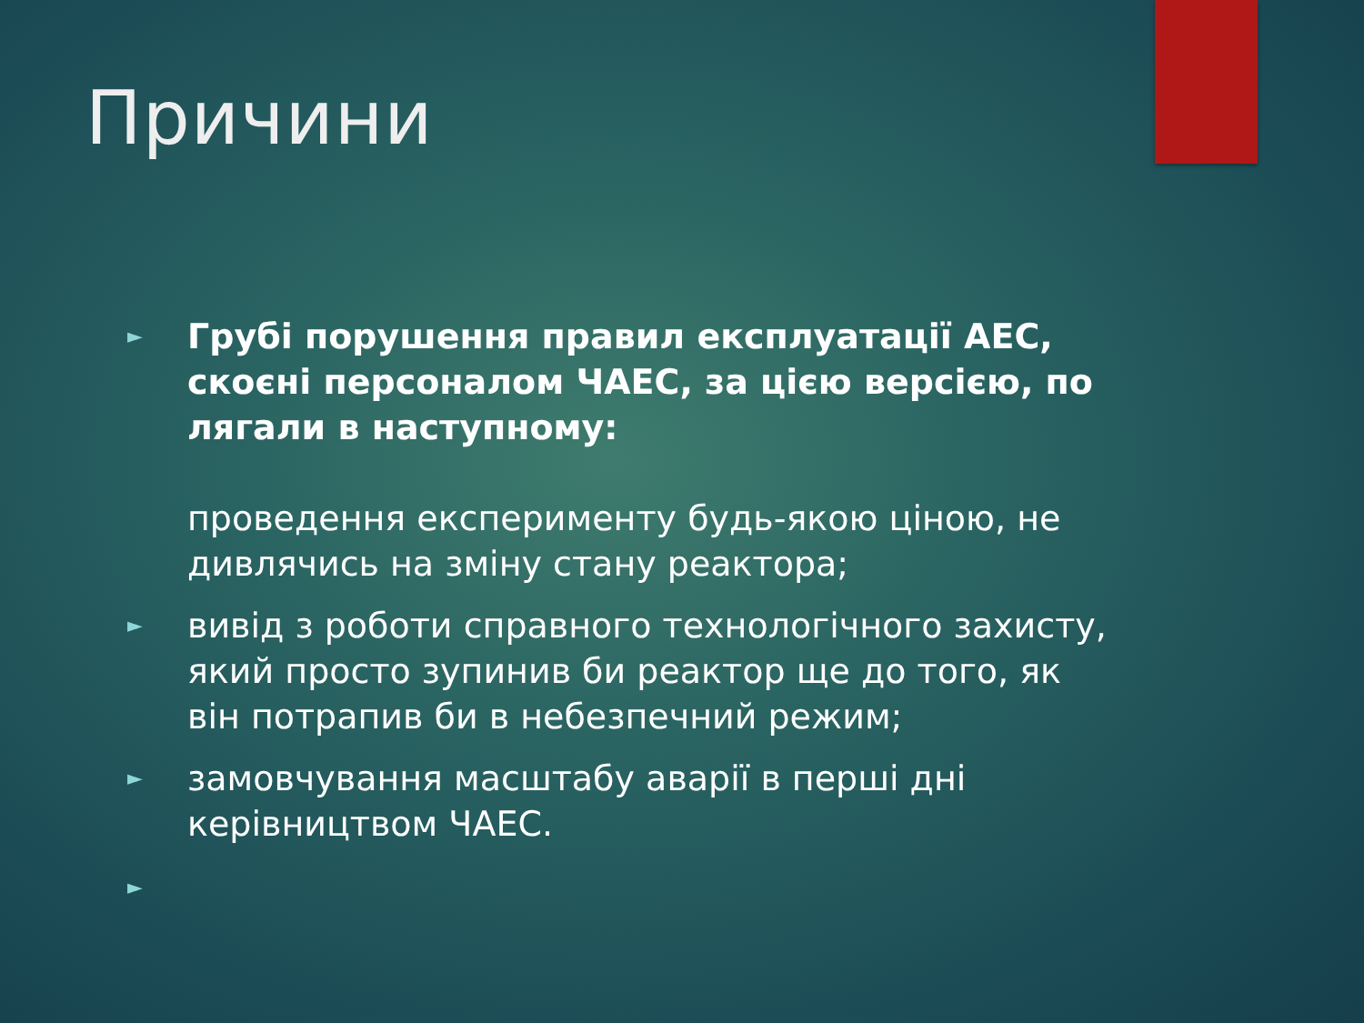Причини
►
Грубі порушення правил експлуатації АЕС, скоєні персоналом ЧАЕС, за цією версією, по лягали в наступному:
проведення експерименту будь-якою ціною, не дивлячись на зміну стану реактора;
►
вивід з роботи справного технологічного захисту, який просто зупинив би реактор ще до того, як він потрапив би в небезпечний режим;
►
замовчування масштабу аварії в перші дні керівництвом ЧАЕС.
►